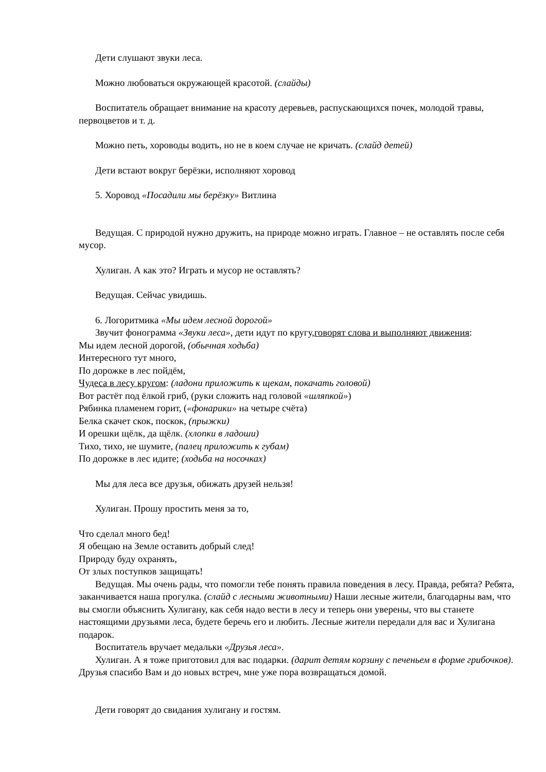Дети слушают звуки леса.
Можно любоваться окружающей красотой. (слайды)
Воспитатель обращает внимание на красоту деревьев, распускающихся почек, молодой травы, первоцветов и т. д.
Можно петь, хороводы водить, но не в коем случае не кричать. (слайд детей)
Дети встают вокруг берёзки, исполняют хоровод
5. Хоровод «Посадили мы берёзку» Витлина
Ведущая. С природой нужно дружить, на природе можно играть. Главное – не оставлять после себя мусор.
Хулиган. А как это? Играть и мусор не оставлять?
Ведущая. Сейчас увидишь.
6. Логоритмика «Мы идем лесной дорогой»
Звучит фонограмма «Звуки леса», дети идут по кругу,говорят слова и выполняют движения:
Мы идем лесной дорогой, (обычная ходьба)
Интересного тут много,
По дорожке в лес пойдём,
Чудеса в лесу кругом: (ладони приложить к щекам, покачать головой)
Вот растёт под ёлкой гриб, (руки сложить над головой «шляпкой»)
Рябинка пламенем горит, («фонарики» на четыре счёта)
Белка скачет скок, поскок, (прыжки)
И орешки щёлк, да щёлк. (хлопки в ладоши)
Тихо, тихо, не шумите, (палец приложить к губам)
По дорожке в лес идите; (ходьба на носочках)
Мы для леса все друзья, обижать друзей нельзя!
Хулиган. Прошу простить меня за то,
Что сделал много бед!
Я обещаю на Земле оставить добрый след!
Природу буду охранять,
От злых поступков защищать!
Ведущая. Мы очень рады, что помогли тебе понять правила поведения в лесу. Правда, ребята? Ребята, заканчивается наша прогулка. (слайд с лесными животными) Наши лесные жители, благодарны вам, что вы смогли объяснить Хулигану, как себя надо вести в лесу и теперь они уверены, что вы станете настоящими друзьями леса, будете беречь его и любить. Лесные жители передали для вас и Хулигана подарок.
Воспитатель вручает медальки «Друзья леса».
Хулиган. А я тоже приготовил для вас подарки. (дарит детям корзину с печеньем в форме грибочков). Друзья спасибо Вам и до новых встреч, мне уже пора возвращаться домой.
Дети говорят до свидания хулигану и гостям.